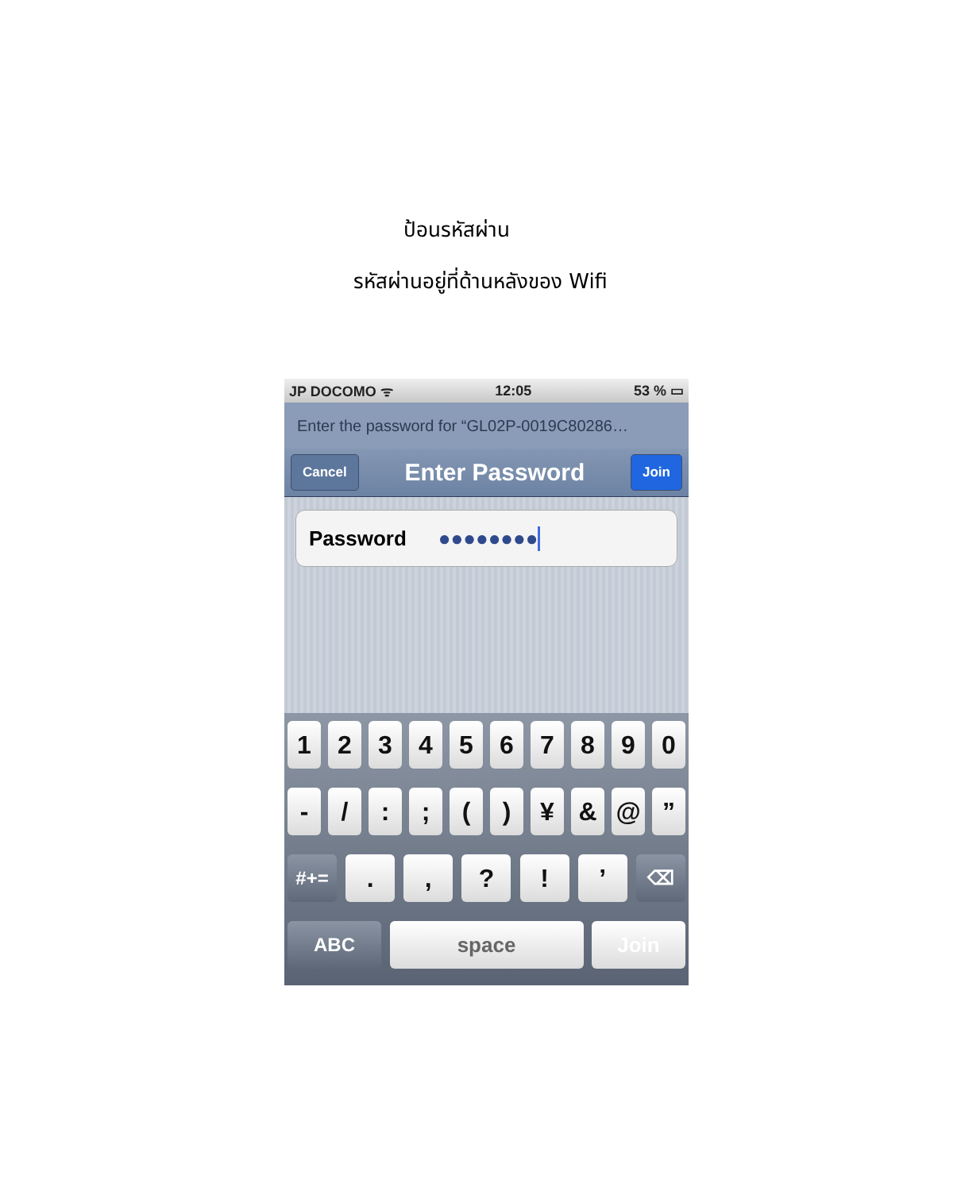ป้อนรหัสผ่าน
รหัสผ่านอยู่ที่ด้านหลังของ Wifi
JP DOCOMO ᯤ 12:05 53 % ▭
Enter the password for “GL02P-0019C80286…
Cancel Enter Password Join
Password ●●●●●●●●
1234567890
- /:; () ¥ & @”
#+=.,?!’ ⌫
ABC space Join